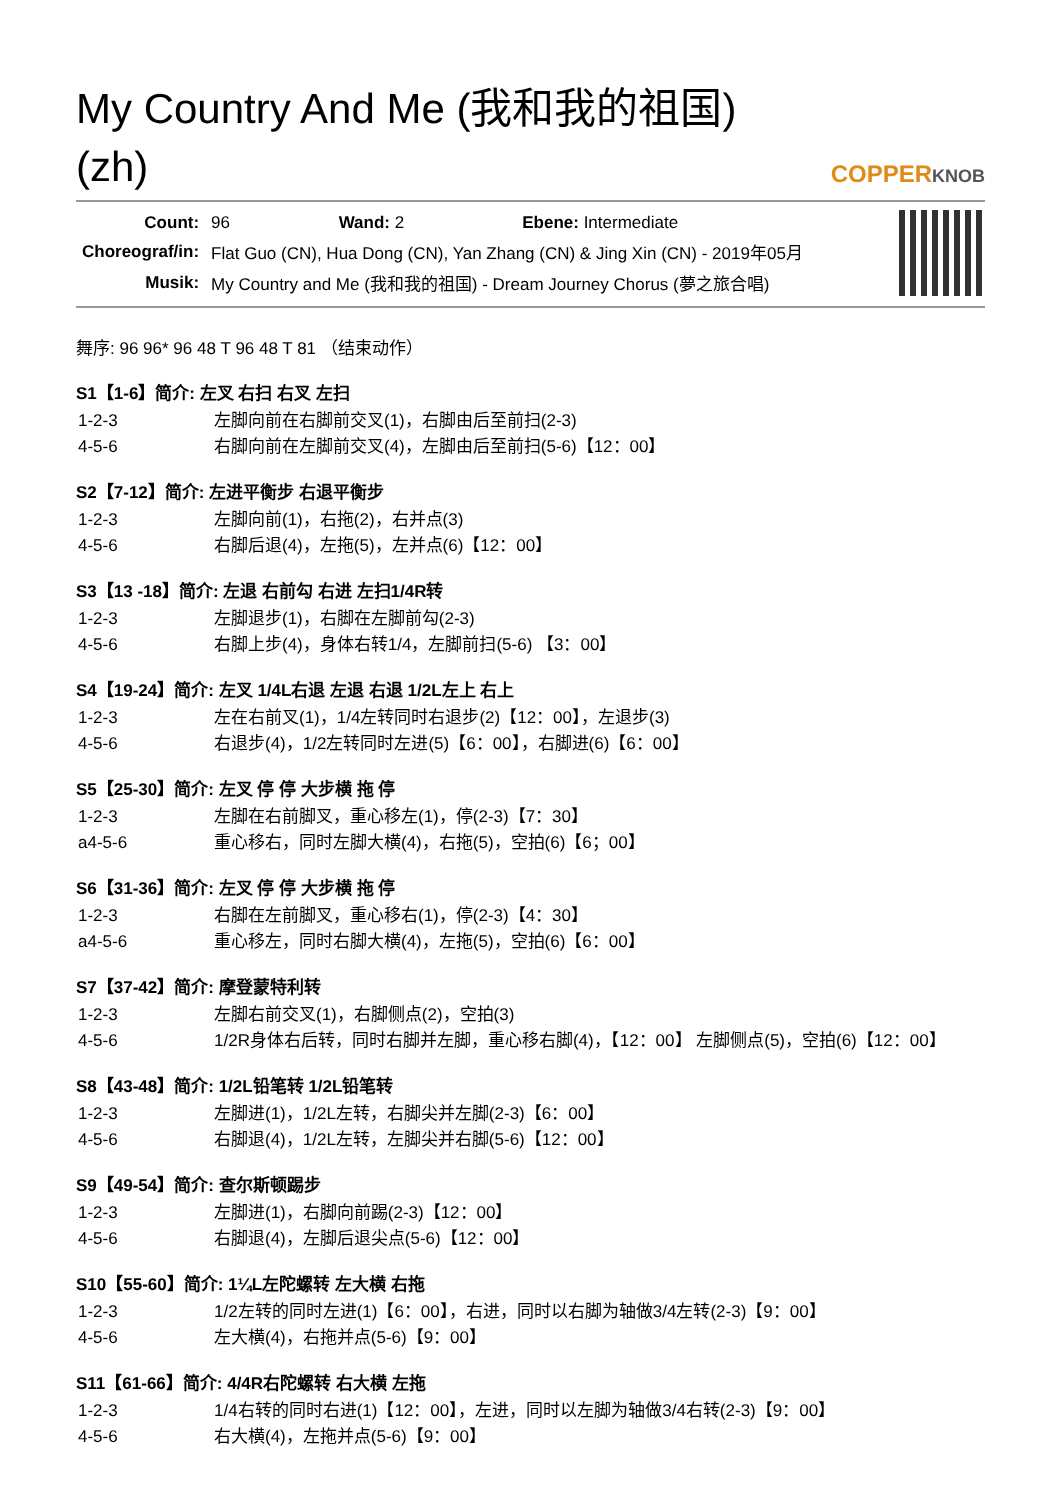My Country And Me (我和我的祖国) (zh)
COPPERKNOB
| Count: | 96 Wand: 2 Ebene: Intermediate |
| Choreograf/in: | Flat Guo (CN), Hua Dong (CN), Yan Zhang (CN) & Jing Xin (CN) - 2019年05月 |
| Musik: | My Country and Me (我和我的祖国) - Dream Journey Chorus (夢之旅合唱) |
舞序: 96 96* 96 48 T 96 48 T 81 （结束动作）
S1【1-6】简介: 左叉 右扫 右叉 左扫
| 1-2-3 | 左脚向前在右脚前交叉(1)，右脚由后至前扫(2-3) |
| 4-5-6 | 右脚向前在左脚前交叉(4)，左脚由后至前扫(5-6)【12：00】 |
S2【7-12】简介: 左进平衡步 右退平衡步
| 1-2-3 | 左脚向前(1)，右拖(2)，右并点(3) |
| 4-5-6 | 右脚后退(4)，左拖(5)，左并点(6)【12：00】 |
S3【13 -18】简介: 左退 右前勾 右进 左扫1/4R转
| 1-2-3 | 左脚退步(1)，右脚在左脚前勾(2-3) |
| 4-5-6 | 右脚上步(4)，身体右转1/4，左脚前扫(5-6) 【3：00】 |
S4【19-24】简介: 左叉 1/4L右退 左退 右退 1/2L左上 右上
| 1-2-3 | 左在右前叉(1)，1/4左转同时右退步(2)【12：00】，左退步(3) |
| 4-5-6 | 右退步(4)，1/2左转同时左进(5)【6：00】，右脚进(6)【6：00】 |
S5【25-30】简介: 左叉 停 停 大步横 拖 停
| 1-2-3 | 左脚在右前脚叉，重心移左(1)，停(2-3)【7：30】 |
| a4-5-6 | 重心移右，同时左脚大横(4)，右拖(5)，空拍(6)【6；00】 |
S6【31-36】简介: 左叉 停 停 大步横 拖 停
| 1-2-3 | 右脚在左前脚叉，重心移右(1)，停(2-3)【4：30】 |
| a4-5-6 | 重心移左，同时右脚大横(4)，左拖(5)，空拍(6)【6：00】 |
S7【37-42】简介: 摩登蒙特利转
| 1-2-3 | 左脚右前交叉(1)，右脚侧点(2)，空拍(3) |
| 4-5-6 | 1/2R身体右后转，同时右脚并左脚，重心移右脚(4)，【12：00】 左脚侧点(5)，空拍(6)【12：00】 |
S8【43-48】简介: 1/2L铅笔转 1/2L铅笔转
| 1-2-3 | 左脚进(1)，1/2L左转，右脚尖并左脚(2-3)【6：00】 |
| 4-5-6 | 右脚退(4)，1/2L左转，左脚尖并右脚(5-6)【12：00】 |
S9【49-54】简介: 查尔斯顿踢步
| 1-2-3 | 左脚进(1)，右脚向前踢(2-3)【12：00】 |
| 4-5-6 | 右脚退(4)，左脚后退尖点(5-6)【12：00】 |
S10【55-60】简介: 1¼L左陀螺转 左大横 右拖
| 1-2-3 | 1/2左转的同时左进(1)【6：00】，右进，同时以右脚为轴做3/4左转(2-3)【9：00】 |
| 4-5-6 | 左大横(4)，右拖并点(5-6)【9：00】 |
S11【61-66】简介: 4/4R右陀螺转 右大横 左拖
| 1-2-3 | 1/4右转的同时右进(1)【12：00】，左进，同时以左脚为轴做3/4右转(2-3)【9：00】 |
| 4-5-6 | 右大横(4)，左拖并点(5-6)【9：00】 |